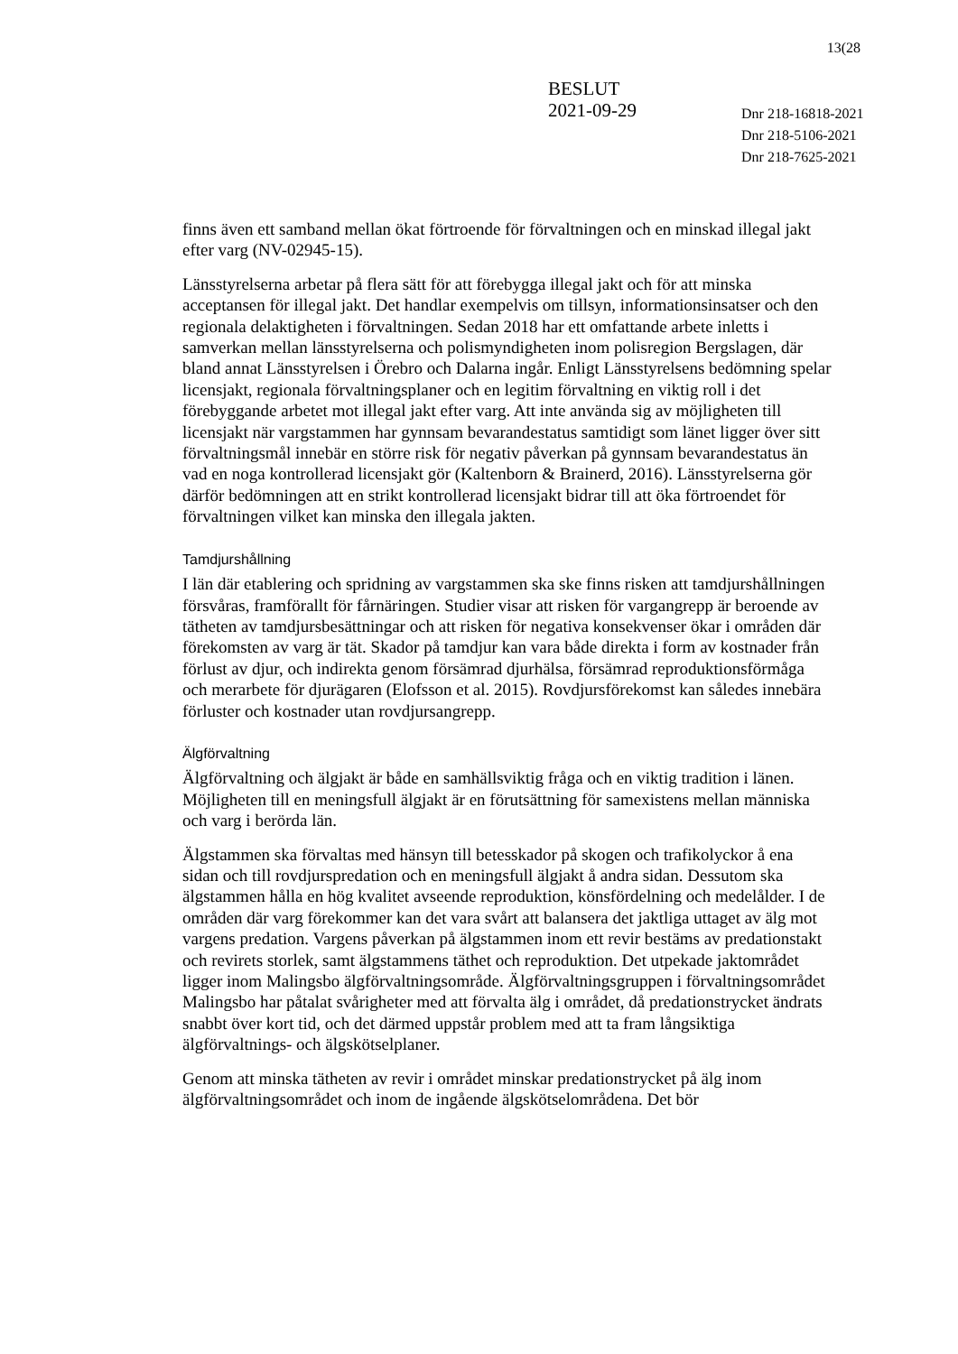13(28
BESLUT
2021-09-29
Dnr 218-16818-2021
Dnr 218-5106-2021
Dnr 218-7625-2021
finns även ett samband mellan ökat förtroende för förvaltningen och en minskad illegal jakt efter varg (NV-02945-15).
Länsstyrelserna arbetar på flera sätt för att förebygga illegal jakt och för att minska acceptansen för illegal jakt. Det handlar exempelvis om tillsyn, informationsinsatser och den regionala delaktigheten i förvaltningen. Sedan 2018 har ett omfattande arbete inletts i samverkan mellan länsstyrelserna och polismyndigheten inom polisregion Bergslagen, där bland annat Länsstyrelsen i Örebro och Dalarna ingår. Enligt Länsstyrelsens bedömning spelar licensjakt, regionala förvaltningsplaner och en legitim förvaltning en viktig roll i det förebyggande arbetet mot illegal jakt efter varg. Att inte använda sig av möjligheten till licensjakt när vargstammen har gynnsam bevarandestatus samtidigt som länet ligger över sitt förvaltningsmål innebär en större risk för negativ påverkan på gynnsam bevarandestatus än vad en noga kontrollerad licensjakt gör (Kaltenborn & Brainerd, 2016). Länsstyrelserna gör därför bedömningen att en strikt kontrollerad licensjakt bidrar till att öka förtroendet för förvaltningen vilket kan minska den illegala jakten.
Tamdjurshållning
I län där etablering och spridning av vargstammen ska ske finns risken att tamdjurshållningen försvåras, framförallt för fårnäringen. Studier visar att risken för vargangrepp är beroende av tätheten av tamdjursbesättningar och att risken för negativa konsekvenser ökar i områden där förekomsten av varg är tät. Skador på tamdjur kan vara både direkta i form av kostnader från förlust av djur, och indirekta genom försämrad djurhälsa, försämrad reproduktionsförmåga och merarbete för djurägaren (Elofsson et al. 2015). Rovdjursförekomst kan således innebära förluster och kostnader utan rovdjursangrepp.
Älgförvaltning
Älgförvaltning och älgjakt är både en samhällsviktig fråga och en viktig tradition i länen. Möjligheten till en meningsfull älgjakt är en förutsättning för samexistens mellan människa och varg i berörda län.
Älgstammen ska förvaltas med hänsyn till betesskador på skogen och trafikolyckor å ena sidan och till rovdjurspredation och en meningsfull älgjakt å andra sidan. Dessutom ska älgstammen hålla en hög kvalitet avseende reproduktion, könsfördelning och medelålder. I de områden där varg förekommer kan det vara svårt att balansera det jaktliga uttaget av älg mot vargens predation. Vargens påverkan på älgstammen inom ett revir bestäms av predationstakt och revirets storlek, samt älgstammens täthet och reproduktion. Det utpekade jaktområdet ligger inom Malingsbo älgförvaltningsområde. Älgförvaltningsgruppen i förvaltningsområdet Malingsbo har påtalat svårigheter med att förvalta älg i området, då predationstrycket ändrats snabbt över kort tid, och det därmed uppstår problem med att ta fram långsiktiga älgförvaltnings- och älgskötselplaner.
Genom att minska tätheten av revir i området minskar predationstrycket på älg inom älgförvaltningsområdet och inom de ingående älgskötselområdena. Det bör